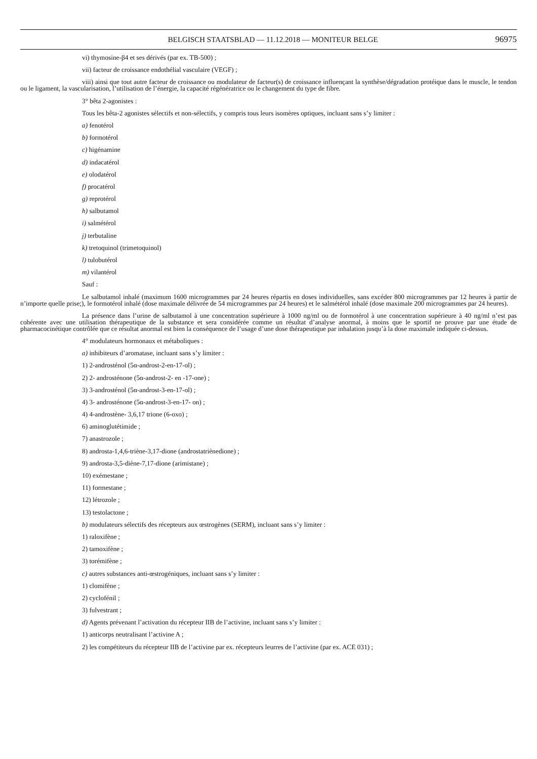BELGISCH STAATSBLAD — 11.12.2018 — MONITEUR BELGE 96975
vi) thymosine-β4 et ses dérivés (par ex. TB-500) ;
vii) facteur de croissance endothélial vasculaire (VEGF) ;
viii) ainsi que tout autre facteur de croissance ou modulateur de facteur(s) de croissance influençant la synthèse/dégradation protéique dans le muscle, le tendon ou le ligament, la vascularisation, l’utilisation de l’énergie, la capacité régénératrice ou le changement du type de fibre.
3° bêta 2-agonistes :
Tous les bêta-2 agonistes sélectifs et non-sélectifs, y compris tous leurs isomères optiques, incluant sans s’y limiter :
a) fenotérol
b) formotérol
c) higénamine
d) indacatérol
e) olodatérol
f) procatérol
g) reprotérol
h) salbutamol
i) salmétérol
j) terbutaline
k) tretoquinol (trimetoquinol)
l) tulobutérol
m) vilantérol
Sauf :
Le salbutamol inhalé (maximum 1600 microgrammes par 24 heures répartis en doses individuelles, sans excéder 800 microgrammes par 12 heures à partir de n’importe quelle prise;), le formotérol inhalé (dose maximale délivrée de 54 microgrammes par 24 heures) et le salmétérol inhalé (dose maximale 200 microgrammes par 24 heures).
La présence dans l’urine de salbutamol à une concentration supérieure à 1000 ng/ml ou de formotérol à une concentration supérieure à 40 ng/ml n’est pas cohérente avec une utilisation thérapeutique de la substance et sera considérée comme un résultat d’analyse anormal, à moins que le sportif ne prouve par une étude de pharmacocinétique contrôlée que ce résultat anormal est bien la conséquence de l’usage d’une dose thérapeutique par inhalation jusqu’à la dose maximale indiquée ci-dessus.
4° modulateurs hormonaux et métaboliques :
a) inhibiteurs d’aromatase, incluant sans s’y limiter :
1) 2-androsténol (5α-androst-2-en-17-ol) ;
2) 2- androsténone (5α-androst-2- en -17-one) ;
3) 3-androsténol (5α-androst-3-en-17-ol) ;
4) 3- androsténone (5α-androst-3-en-17- on) ;
4) 4-androstène- 3,6,17 trione (6-oxo) ;
6) aminoglutétimide ;
7) anastrozole ;
8) androsta-1,4,6-triène-3,17-dione (androstatriènedione) ;
9) androsta-3,5-diène-7,17-dione (arimistane) ;
10) exémestane ;
11) formestane ;
12) létrozole ;
13) testolactone ;
b) modulateurs sélectifs des récepteurs aux œstrogènes (SERM), incluant sans s’y limiter :
1) raloxifène ;
2) tamoxifène ;
3) torémifène ;
c) autres substances anti-œstrogéniques, incluant sans s’y limiter :
1) clomifène ;
2) cyclofénil ;
3) fulvestrant ;
d) Agents prévenant l’activation du récepteur IIB de l’activine, incluant sans s’y limiter :
1) anticorps neutralisant l’activine A ;
2) les compétiteurs du récepteur IIB de l’activine par ex. récepteurs leurres de l’activine (par ex. ACE 031) ;